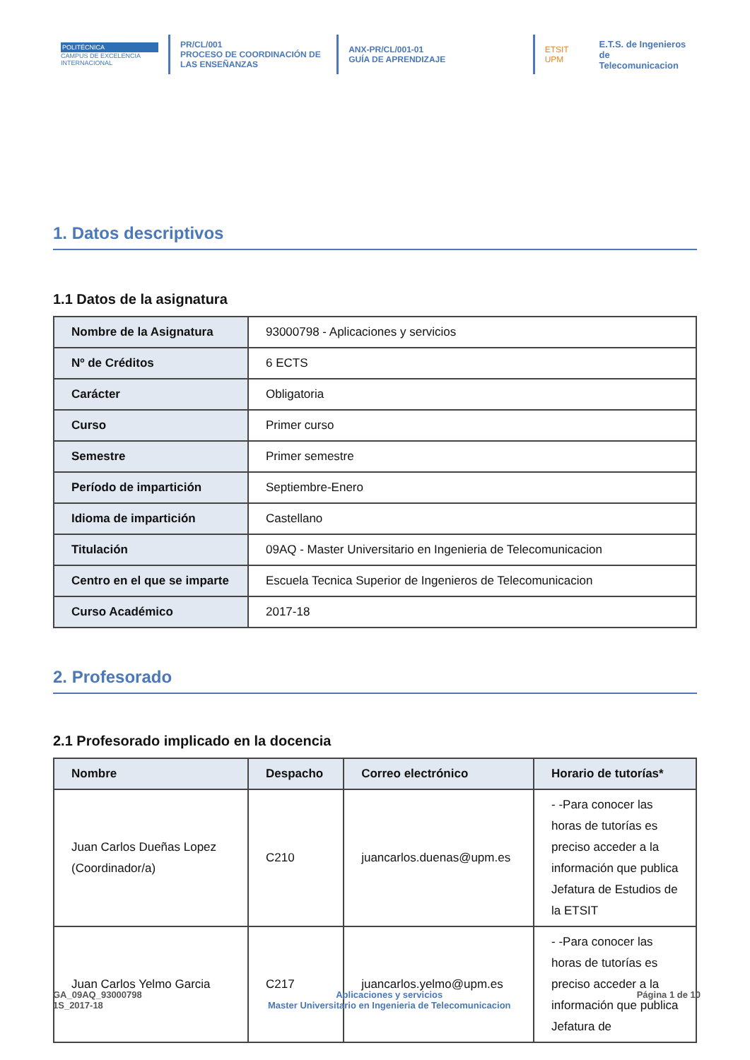POLITÉCNICA
CAMPUS DE EXCELENCIA INTERNACIONAL
PR/CL/001
PROCESO DE COORDINACIÓN DE
LAS ENSEÑANZAS
ANX-PR/CL/001-01
GUÍA DE APRENDIZAJE
ETSIT UPM E.T.S. de Ingenieros de
Telecomunicacion
1. Datos descriptivos
1.1 Datos de la asignatura
| Nombre de la Asignatura | 93000798 - Aplicaciones y servicios |
| Nº de Créditos | 6 ECTS |
| Carácter | Obligatoria |
| Curso | Primer curso |
| Semestre | Primer semestre |
| Período de impartición | Septiembre-Enero |
| Idioma de impartición | Castellano |
| Titulación | 09AQ - Master Universitario en Ingenieria de Telecomunicacion |
| Centro en el que se imparte | Escuela Tecnica Superior de Ingenieros de Telecomunicacion |
| Curso Académico | 2017-18 |
2. Profesorado
2.1 Profesorado implicado en la docencia
| Nombre | Despacho | Correo electrónico | Horario de tutorías* |
| --- | --- | --- | --- |
| Juan Carlos Dueñas Lopez (Coordinador/a) | C210 | juancarlos.duenas@upm.es | - -Para conocer las horas de tutorías es preciso acceder a la información que publica Jefatura de Estudios de la ETSIT |
| Juan Carlos Yelmo Garcia | C217 | juancarlos.yelmo@upm.es | - -Para conocer las horas de tutorías es preciso acceder a la información que publica Jefatura de |
GA_09AQ_93000798
1S_2017-18
Aplicaciones y servicios
Master Universitario en Ingenieria de Telecomunicacion
Página 1 de 10